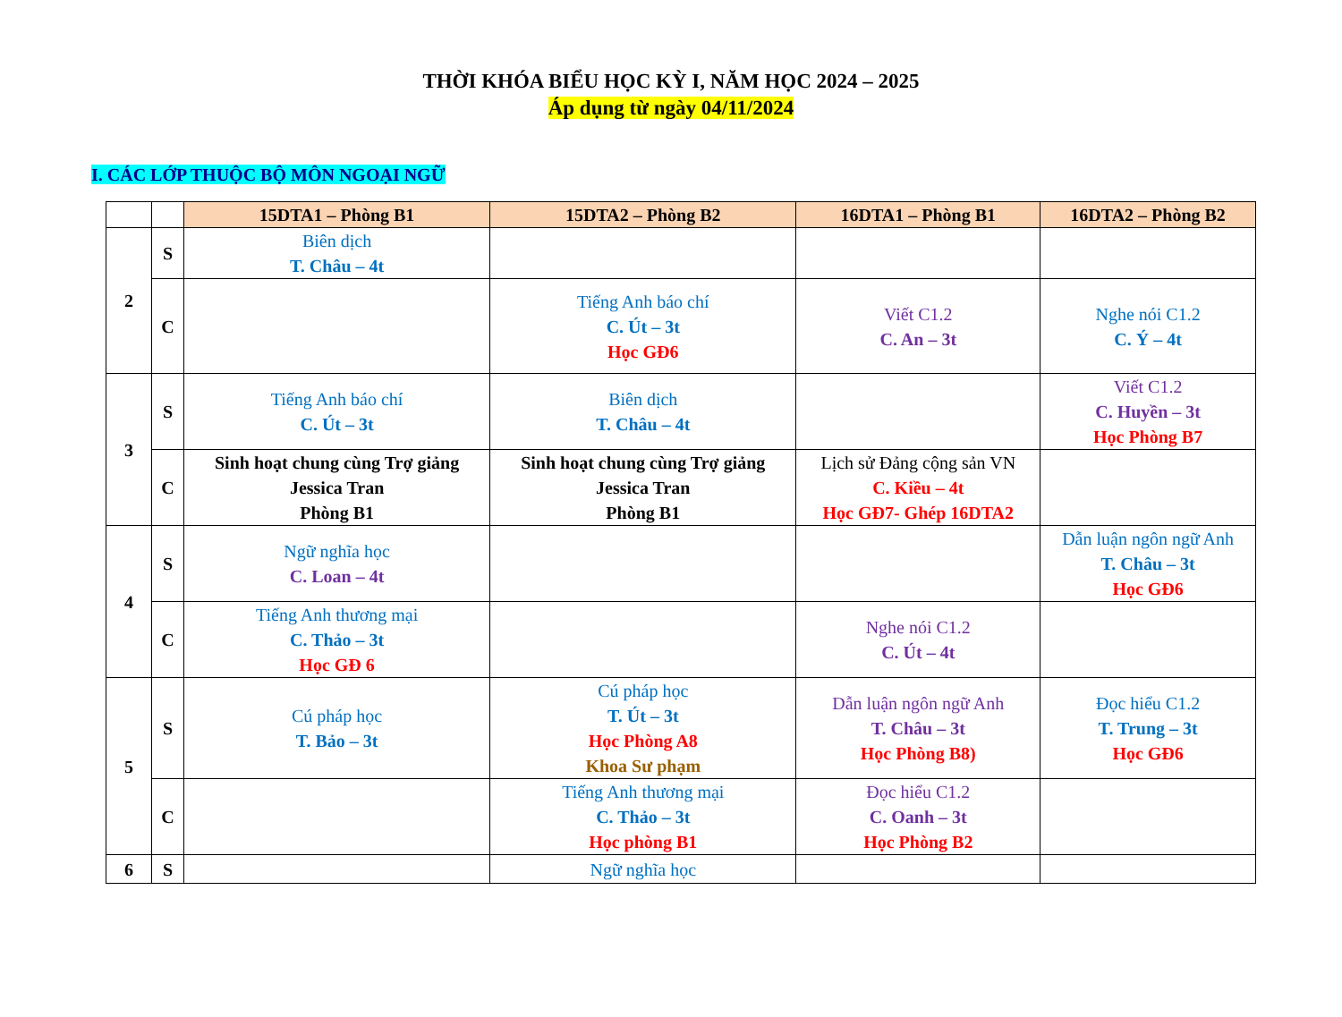THỜI KHÓA BIỂU HỌC KỲ I, NĂM HỌC 2024 – 2025
Áp dụng từ ngày 04/11/2024
I. CÁC LỚP THUỘC BỘ MÔN NGOẠI NGỮ
| | | 15DTA1 – Phòng B1 | 15DTA2 – Phòng B2 | 16DTA1 – Phòng B1 | 16DTA2 – Phòng B2 |
| 2 | S | Biên dịch T. Châu – 4t | | | |
| | C | | Tiếng Anh báo chí C. Út – 3t Học GĐ6 | Viết C1.2 C. An – 3t | Nghe nói C1.2 C. Ý – 4t |
| 3 | S | Tiếng Anh báo chí C. Út – 3t | Biên dịch T. Châu – 4t | | Viết C1.2 C. Huyền – 3t Học Phòng B7 |
| | C | Sinh hoạt chung cùng Trợ giảng Jessica Tran Phòng B1 | Sinh hoạt chung cùng Trợ giảng Jessica Tran Phòng B1 | Lịch sử Đảng cộng sản VN C. Kiều – 4t Học GĐ7- Ghép 16DTA2 | |
| 4 | S | Ngữ nghĩa học C. Loan – 4t | | | Dẫn luận ngôn ngữ Anh T. Châu – 3t Học GĐ6 |
| | C | Tiếng Anh thương mại C. Thảo – 3t Học GĐ 6 | | Nghe nói C1.2 C. Út – 4t | |
| 5 | S | Cú pháp học T. Bảo – 3t | Cú pháp học T. Út – 3t Học Phòng A8 Khoa Sư phạm | Dẫn luận ngôn ngữ Anh T. Châu – 3t Học Phòng B8) | Đọc hiểu C1.2 T. Trung – 3t Học GĐ6 |
| | C | | Tiếng Anh thương mại C. Thảo – 3t Học phòng B1 | Đọc hiểu C1.2 C. Oanh – 3t Học Phòng B2 | |
| 6 | S | | Ngữ nghĩa học | | |